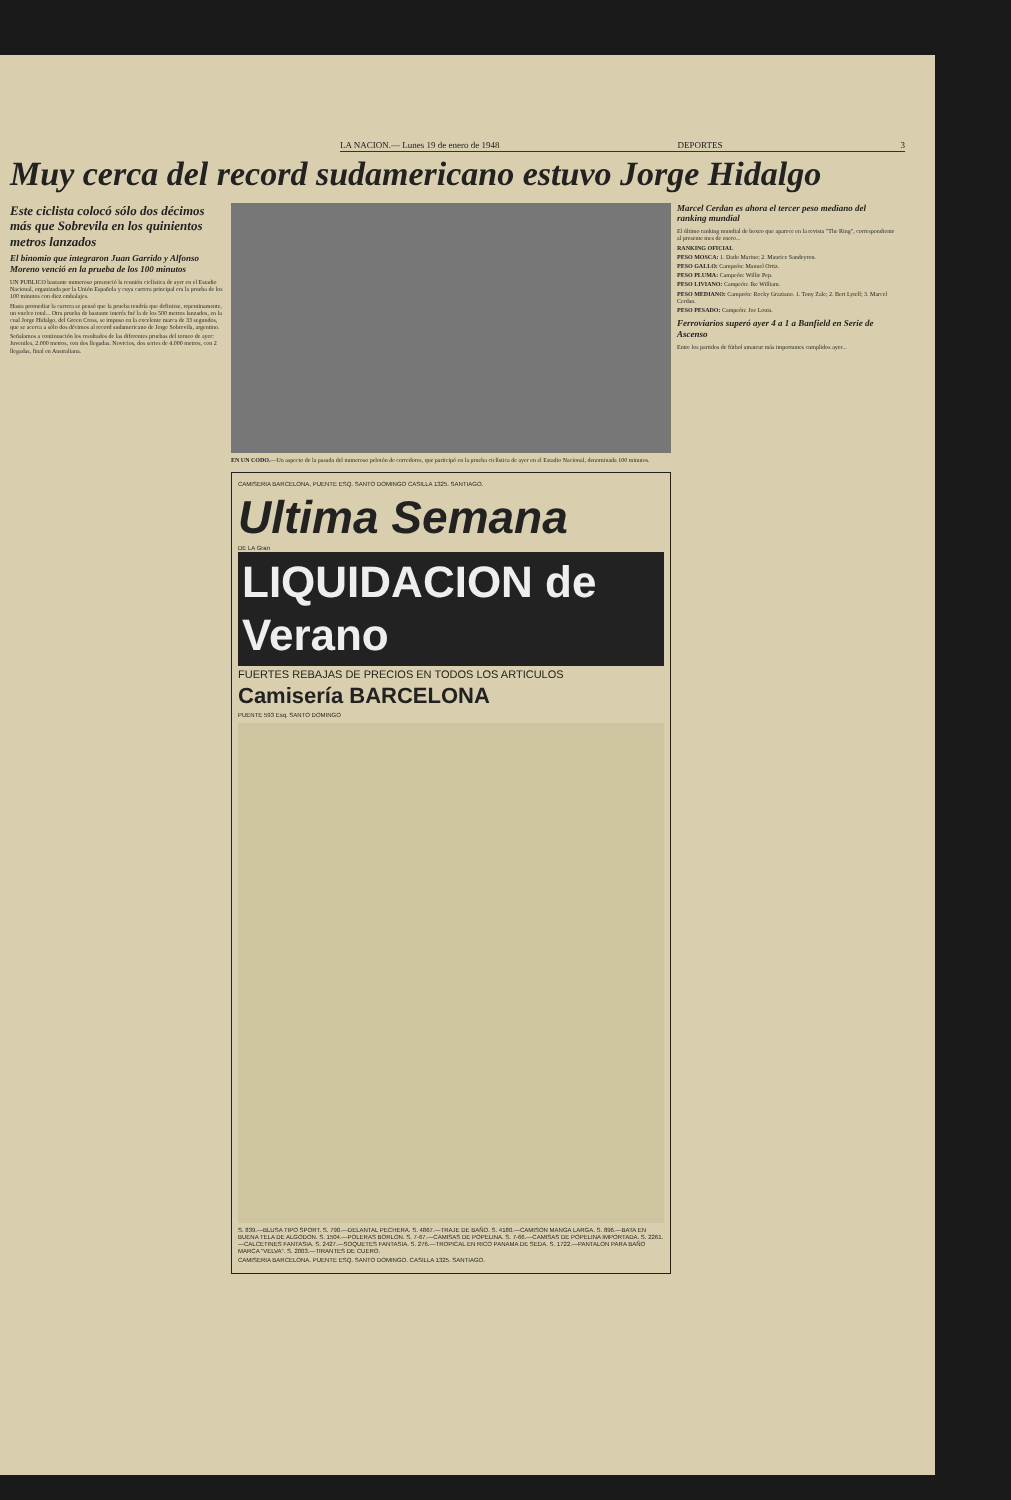LA NACION.— Lunes 19 de enero de 1948 DEPORTES 3
Muy cerca del record sudamericano estuvo Jorge Hidalgo
Este ciclista colocó sólo dos décimos más que Sobrevila en los quinientos metros lanzados
El binomio que integraron Juan Garrido y Alfonso Moreno venció en la prueba de los 100 minutos
UN PUBLICO bastante numeroso presenció la reunión ciclística de ayer en el Estadio Nacional, organizada por la Unión Española y cuya carrera principal era la prueba de los 100 minutos con diez embalajes.
Hasta promediar la carrera se pensó que la prueba tendría que definirse, repentinamente, un vuelco total... Otra prueba de bastante interés fué la de los 500 metros lanzados, en la cual Jorge Hidalgo, del Green Cross, se impuso en la excelente marca de 33 segundos, que se acerca a sólo dos décimos al record sudamericano de Jorge Sobrevila, argentino.
Señalamos a continuación los resultados de las diferentes pruebas del torneo de ayer: Juveniles, 2.000 metros, con dos llegadas. Novicios, dos series de 4.000 metros, con 2 llegadas, final en Australiana.
EN UN CODO.—Un aspecto de la pasada del numeroso pelotón de corredores, que participó en la prueba ciclística de ayer en el Estadio Nacional, denominada 100 minutos.
CAMISERIA BARCELONA, PUENTE ESQ. SANTO DOMINGO CASILLA 1325. SANTIAGO.
Ultima Semana
DE LA Gran
LIQUIDACION de Verano
FUERTES REBAJAS DE PRECIOS EN TODOS LOS ARTICULOS
Camisería BARCELONA
PUENTE 593 Esq. SANTO DOMINGO
S. 839.—BLUSA TIPO SPORT. S. 790.—DELANTAL PECHERA. S. 4867.—TRAJE DE BAÑO. S. 4180.—CAMISON MANGA LARGA. S. 896.—BATA EN BUENA TELA DE ALGODON. S. 1504.—POLERAS BORLON. S. 7-67.—CAMISAS DE POPELINA. S. 7-66.—CAMISAS DE POPELINA IMPORTADA. S. 2261.—CALCETINES FANTASIA. S. 2427.—SOQUETES FANTASIA. S. 276.—TROPICAL EN RICO PANAMA DE SEDA. S. 1722.—PANTALON PARA BAÑO MARCA "VELVA". S. 2003.—TIRANTES DE CUERO.
CAMISERIA BARCELONA. PUENTE ESQ. SANTO DOMINGO. CASILLA 1325. SANTIAGO.
Marcel Cerdan es ahora el tercer peso mediano del ranking mundial
El último ranking mundial de boxeo que aparece en la revista "The Ring", correspondiente al presente mes de enero...
RANKING OFICIAL
PESO MOSCA: 1. Dado Marino; 2. Maurice Sandeyron.
PESO GALLO: Campeón: Manuel Ortiz.
PESO PLUMA: Campeón: Willie Pep.
PESO LIVIANO: Campeón: Ike William.
PESO MEDIANO: Campeón: Rocky Graziano. 1. Tony Zale; 2. Bert Lytell; 3. Marcel Cerdan.
PESO PESADO: Campeón: Joe Louis.
Ferroviarios superó ayer 4 a 1 a Banfield en Serie de Ascenso
Entre los partidos de fútbol amateur más importantes cumplidos ayer...